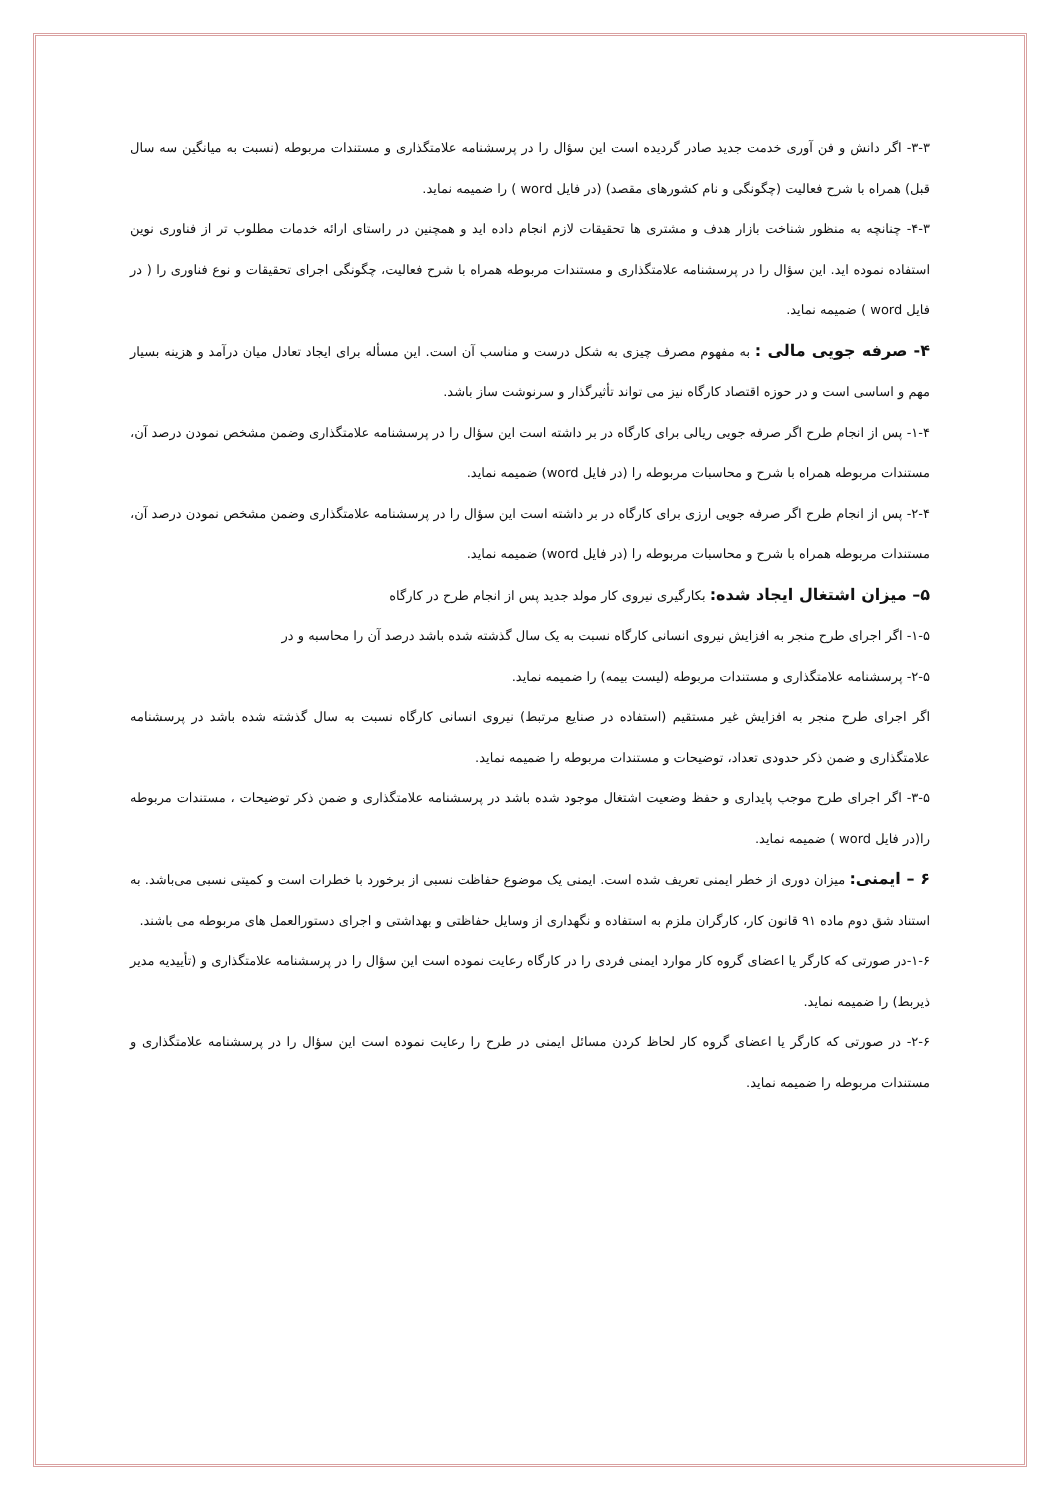۳-۳- اگر دانش و فن آوری خدمت جدید صادر گردیده است این سؤال را در پرسشنامه علامتگذاری و مستندات مربوطه (نسبت به میانگین سه سال قبل) همراه با شرح فعالیت (چگونگی و نام کشورهای مقصد) (در فایل word ) را ضمیمه نماید.
۴-۳- چنانچه به منظور شناخت بازار هدف و مشتری ها تحقیقات لازم انجام داده اید و همچنین در راستای ارائه خدمات مطلوب تر از فناوری نوین استفاده نموده اید. این سؤال را در پرسشنامه علامتگذاری و مستندات مربوطه همراه با شرح فعالیت، چگونگی اجرای تحقیقات و نوع فناوری را ( در فایل word ) ضمیمه نماید.
۴- صرفه جویی مالی : به مفهوم مصرف چیزی به شکل درست و مناسب آن است. این مسأله برای ایجاد تعادل میان درآمد و هزینه بسیار مهم و اساسی است و در حوزه اقتصاد کارگاه نیز می تواند تأثیرگذار و سرنوشت ساز باشد.
۱-۴- پس از انجام طرح اگر صرفه جویی ریالی برای کارگاه در بر داشته است این سؤال را در پرسشنامه علامتگذاری وضمن مشخص نمودن درصد آن، مستندات مربوطه همراه با شرح و محاسبات مربوطه را (در فایل word) ضمیمه نماید.
۲-۴- پس از انجام طرح اگر صرفه جویی ارزی برای کارگاه در بر داشته است این سؤال را در پرسشنامه علامتگذاری وضمن مشخص نمودن درصد آن، مستندات مربوطه همراه با شرح و محاسبات مربوطه را (در فایل word) ضمیمه نماید.
۵– میزان اشتغال ایجاد شده: بکارگیری نیروی کار مولد جدید پس از انجام طرح در کارگاه
۱-۵- اگر اجرای طرح منجر به افزایش نیروی انسانی کارگاه نسبت به یک سال گذشته شده باشد درصد آن را محاسبه و در
۲-۵- پرسشنامه علامتگذاری و مستندات مربوطه (لیست بیمه) را ضمیمه نماید.
اگر اجرای طرح منجر به افزایش غیر مستقیم (استفاده در صنایع مرتبط) نیروی انسانی کارگاه نسبت به سال گذشته شده باشد در پرسشنامه علامتگذاری و ضمن ذکر حدودی تعداد، توضیحات و مستندات مربوطه را ضمیمه نماید.
۳-۵- اگر اجرای طرح موجب پایداری و حفظ وضعیت اشتغال موجود شده باشد در پرسشنامه علامتگذاری و ضمن ذکر توضیحات ، مستندات مربوطه را(در فایل word ) ضمیمه نماید.
۶ – ایمنی: میزان دوری از خطر ایمنی تعریف شده است. ایمنی یک موضوع حفاظت نسبی از برخورد با خطرات است و کمیتی نسبی می‌باشد. به استناد شق دوم ماده ۹۱ قانون کار، کارگران ملزم به استفاده و نگهداری از وسایل حفاظتی و بهداشتی و اجرای دستورالعمل های مربوطه می باشند.
۱-۶-در صورتی که کارگر یا اعضای گروه کار موارد ایمنی فردی را در کارگاه رعایت نموده است این سؤال را در پرسشنامه علامتگذاری و (تأییدیه مدیر ذیربط) را ضمیمه نماید.
۲-۶- در صورتی که کارگر یا اعضای گروه کار لحاظ کردن مسائل ایمنی در طرح را رعایت نموده است این سؤال را در پرسشنامه علامتگذاری و مستندات مربوطه را ضمیمه نماید.